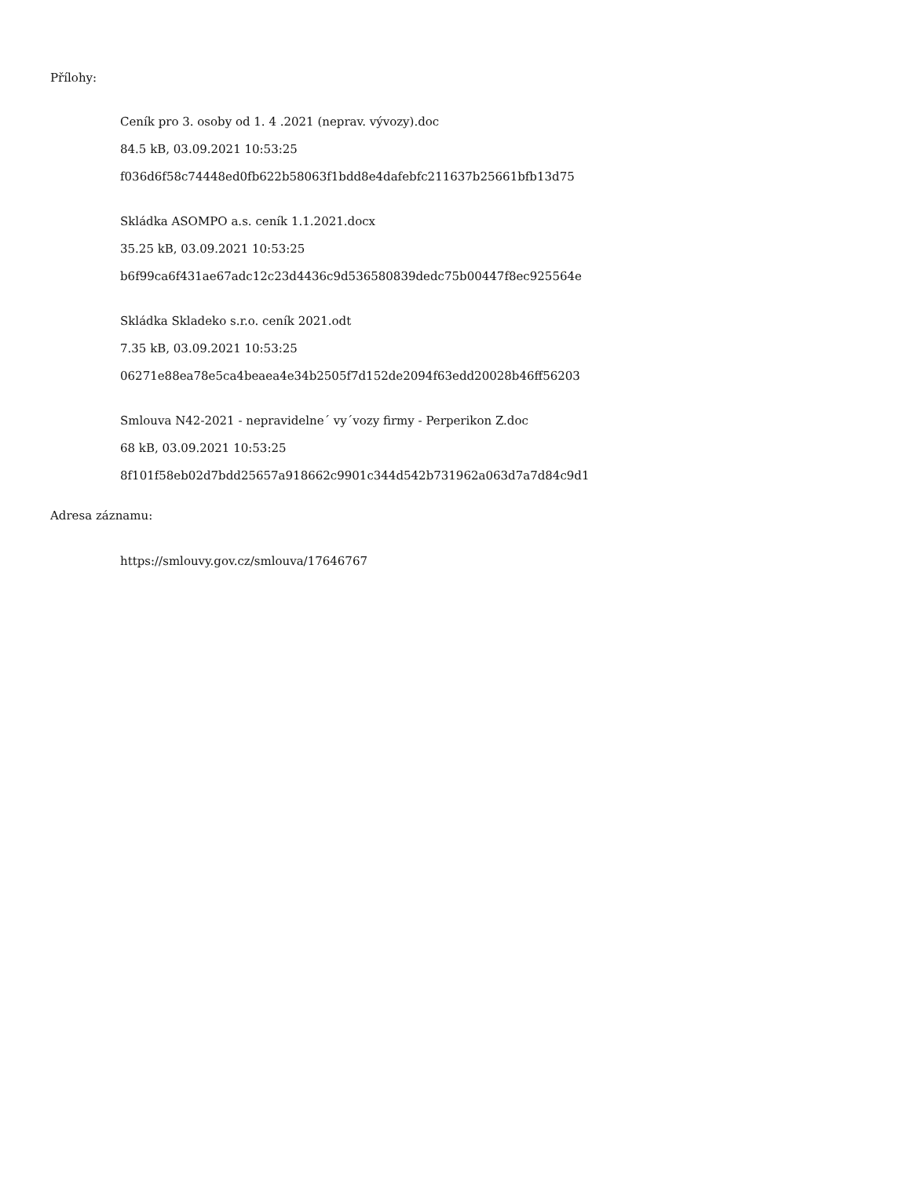Přílohy:
Ceník pro 3. osoby od 1. 4 .2021 (neprav. vývozy).doc
84.5 kB, 03.09.2021 10:53:25
f036d6f58c74448ed0fb622b58063f1bdd8e4dafebfc211637b25661bfb13d75
Skládka ASOMPO a.s. ceník 1.1.2021.docx
35.25 kB, 03.09.2021 10:53:25
b6f99ca6f431ae67adc12c23d4436c9d536580839dedc75b00447f8ec925564e
Skládka Skladeko s.r.o. ceník 2021.odt
7.35 kB, 03.09.2021 10:53:25
06271e88ea78e5ca4beaea4e34b2505f7d152de2094f63edd20028b46ff56203
Smlouva N42-2021 - nepravidelne´ vy´vozy firmy - Perperikon Z.doc
68 kB, 03.09.2021 10:53:25
8f101f58eb02d7bdd25657a918662c9901c344d542b731962a063d7a7d84c9d1
Adresa záznamu:
https://smlouvy.gov.cz/smlouva/17646767